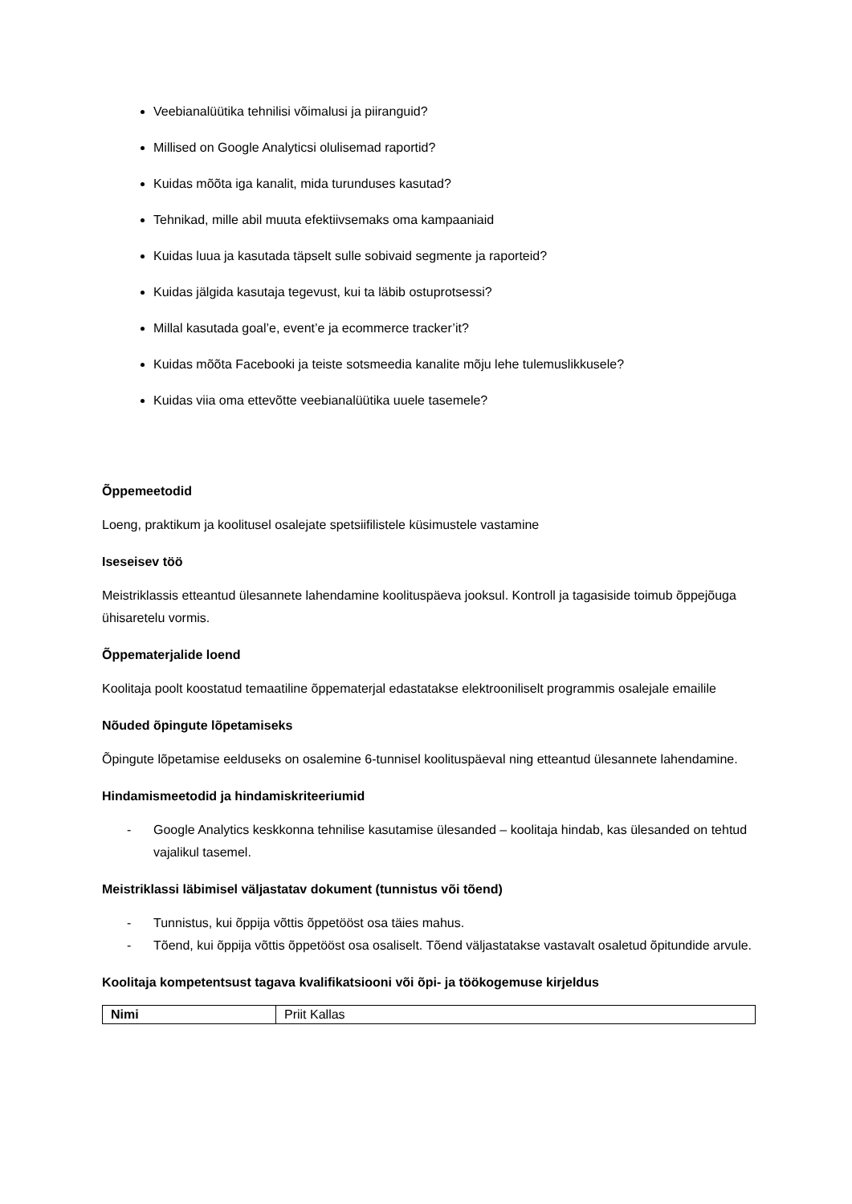Veebianalüütika tehnilisi võimalusi ja piiranguid?
Millised on Google Analyticsi olulisemad raportid?
Kuidas mõõta iga kanalit, mida turunduses kasutad?
Tehnikad, mille abil muuta efektiivsemaks oma kampaaniaid
Kuidas luua ja kasutada täpselt sulle sobivaid segmente ja raporteid?
Kuidas jälgida kasutaja tegevust, kui ta läbib ostuprotsessi?
Millal kasutada goal’e, event’e ja ecommerce tracker’it?
Kuidas mõõta Facebooki ja teiste sotsmeedia kanalite mõju lehe tulemuslikkusele?
Kuidas viia oma ettevõtte veebianalüütika uuele tasemele?
Õppemeetodid
Loeng, praktikum ja koolitusel osalejate spetsiifilistele küsimustele vastamine
Iseseisev töö
Meistriklassis etteantud ülesannete lahendamine koolituspäeva jooksul. Kontroll ja tagasiside toimub õppejõuga ühisaretelu vormis.
Õppematerjalide loend
Koolitaja poolt koostatud temaatiline õppematerjal edastatakse elektrooniliselt programmis osalejale emailile
Nõuded õpingute lõpetamiseks
Õpingute lõpetamise eelduseks on osalemine 6-tunnisel koolituspäeval ning etteantud ülesannete lahendamine.
Hindamismeetodid ja hindamiskriteeriumid
- Google Analytics keskkonna tehnilise kasutamise ülesanded – koolitaja hindab, kas ülesanded on tehtud vajalikul tasemel.
Meistriklassi läbimisel väljastatav dokument (tunnistus või tõend)
- Tunnistus, kui õppija võttis õppetööst osa täies mahus.
- Tõend, kui õppija võttis õppetööst osa osaliselt. Tõend väljastatakse vastavalt osaletud õpitundide arvule.
Koolitaja kompetentsust tagava kvalifikatsiooni või õpi- ja töökogemuse kirjeldus
| Nimi | Priit Kallas |